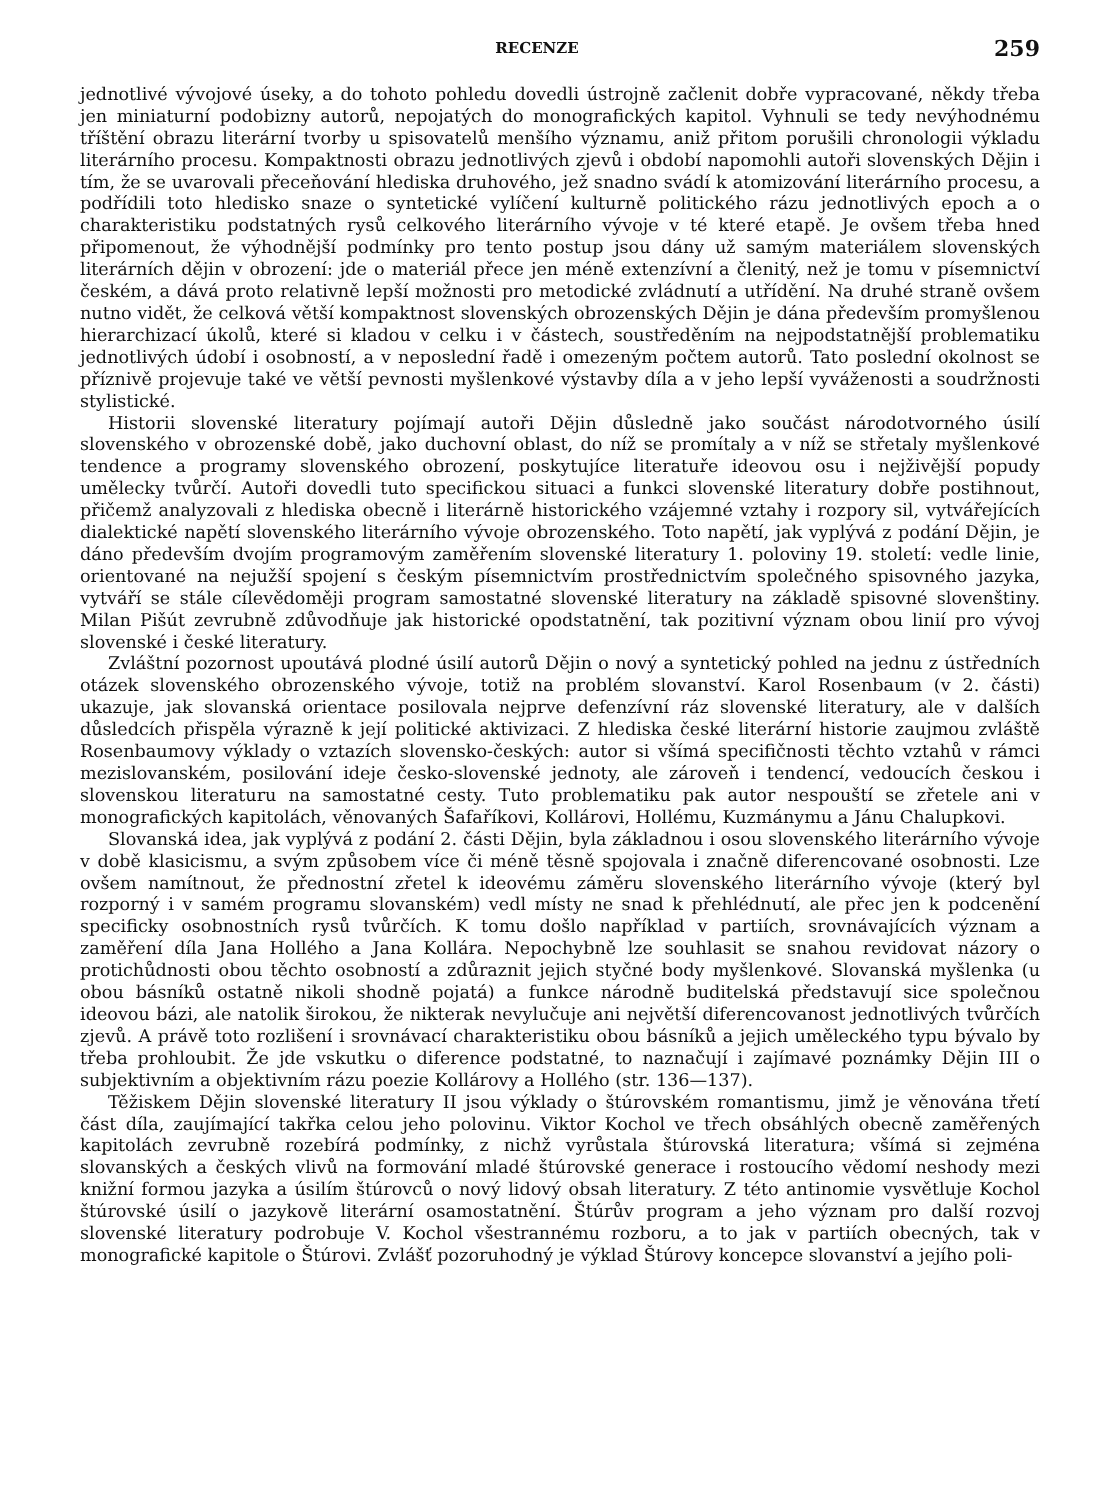RECENZE 259
jednotlivé vývojové úseky, a do tohoto pohledu dovedli ústrojně začlenit dobře vypracované, někdy třeba jen miniaturní podobizny autorů, nepojatých do monografických kapitol. Vyhnuli se tedy nevýhodnému tříštění obrazu literární tvorby u spisovatelů menšího významu, aniž přitom porušili chronologii výkladu literárního procesu. Kompaktnosti obrazu jednotlivých zjevů i období napomohli autoři slovenských Dějin i tím, že se uvarovali přeceňování hlediska druhového, jež snadno svádí k atomizování literárního procesu, a podřídili toto hledisko snaze o syntetické vylíčení kulturně politického rázu jednotlivých epoch a o charakteristiku podstatných rysů celkového literárního vývoje v té které etapě. Je ovšem třeba hned připomenout, že výhodnější podmínky pro tento postup jsou dány už samým materiálem slovenských literárních dějin v obrození: jde o materiál přece jen méně extenzívní a členitý, než je tomu v písemnictví českém, a dává proto relativně lepší možnosti pro metodické zvládnutí a utřídění. Na druhé straně ovšem nutno vidět, že celková větší kompaktnost slovenských obrozenských Dějin je dána především promyšlenou hierarchizací úkolů, které si kladou v celku i v částech, soustředěním na nejpodstatnější problematiku jednotlivých údobí i osobností, a v neposlední řadě i omezeným počtem autorů. Tato poslední okolnost se příznivě projevuje také ve větší pevnosti myšlenkové výstavby díla a v jeho lepší vyváženosti a soudržnosti stylistické.
Historii slovenské literatury pojímají autoři Dějin důsledně jako součást národotvorného úsilí slovenského v obrozenské době, jako duchovní oblast, do níž se promítaly a v níž se střetaly myšlenkové tendence a programy slovenského obrození, poskytujíce literatuře ideovou osu i nejživější popudy umělecky tvůrčí. Autoři dovedli tuto specifickou situaci a funkci slovenské literatury dobře postihnout, přičemž analyzovali z hlediska obecně i literárně historického vzájemné vztahy i rozpory sil, vytvářejících dialektické napětí slovenského literárního vývoje obrozenského. Toto napětí, jak vyplývá z podání Dějin, je dáno především dvojím programovým zaměřením slovenské literatury 1. poloviny 19. století: vedle linie, orientované na nejužší spojení s českým písemnictvím prostřednictvím společného spisovného jazyka, vytváří se stále cílevědoměji program samostatné slovenské literatury na základě spisovné slovenštiny. Milan Pišút zevrubně zdůvodňuje jak historické opodstatnění, tak pozitivní význam obou linií pro vývoj slovenské i české literatury.
Zvláštní pozornost upoutává plodné úsilí autorů Dějin o nový a syntetický pohled na jednu z ústředních otázek slovenského obrozenského vývoje, totiž na problém slovanství. Karol Rosenbaum (v 2. části) ukazuje, jak slovanská orientace posilovala nejprve defenzívní ráz slovenské literatury, ale v dalších důsledcích přispěla výrazně k její politické aktivizaci. Z hlediska české literární historie zaujmou zvláště Rosenbaumovy výklady o vztazích slovensko-českých: autor si všímá specifičnosti těchto vztahů v rámci mezislovanském, posilování ideje česko-slovenské jednoty, ale zároveň i tendencí, vedoucích českou i slovenskou literaturu na samostatné cesty. Tuto problematiku pak autor nespouští se zřetele ani v monografických kapitolách, věnovaných Šafaříkovi, Kollárovi, Hollému, Kuzmánymu a Jánu Chalupkovi.
Slovanská idea, jak vyplývá z podání 2. části Dějin, byla základnou i osou slovenského literárního vývoje v době klasicismu, a svým způsobem více či méně těsně spojovala i značně diferencované osobnosti. Lze ovšem namítnout, že přednostní zřetel k ideovému záměru slovenského literárního vývoje (který byl rozporný i v samém programu slovanském) vedl místy ne snad k přehlédnutí, ale přec jen k podcenění specificky osobnostních rysů tvůrčích. K tomu došlo například v partiích, srovnávajících význam a zaměření díla Jana Hollého a Jana Kollára. Nepochybně lze souhlasit se snahou revidovat názory o protichůdnosti obou těchto osobností a zdůraznit jejich styčné body myšlenkové. Slovanská myšlenka (u obou básníků ostatně nikoli shodně pojatá) a funkce národně buditelská představují sice společnou ideovou bázi, ale natolik širokou, že nikterak nevylučuje ani největší diferencovanost jednotlivých tvůrčích zjevů. A právě toto rozlišení i srovnávací charakteristiku obou básníků a jejich uměleckého typu bývalo by třeba prohloubit. Že jde vskutku o diference podstatné, to naznačují i zajímavé poznámky Dějin III o subjektivním a objektivním rázu poezie Kollárovy a Hollého (str. 136—137).
Těžiskem Dějin slovenské literatury II jsou výklady o štúrovském romantismu, jimž je věnována třetí část díla, zaujímající takřka celou jeho polovinu. Viktor Kochol ve třech obsáhlých obecně zaměřených kapitolách zevrubně rozebírá podmínky, z nichž vyrůstala štúrovská literatura; všímá si zejména slovanských a českých vlivů na formování mladé štúrovské generace i rostoucího vědomí neshody mezi knižní formou jazyka a úsilím štúrovců o nový lidový obsah literatury. Z této antinomie vysvětluje Kochol štúrovské úsilí o jazykově literární osamostatnění. Štúrův program a jeho význam pro další rozvoj slovenské literatury podrobuje V. Kochol všestrannému rozboru, a to jak v partiích obecných, tak v monografické kapitole o Štúrovi. Zvlášť pozoruhodný je výklad Štúrovy koncepce slovanství a jejího poli-